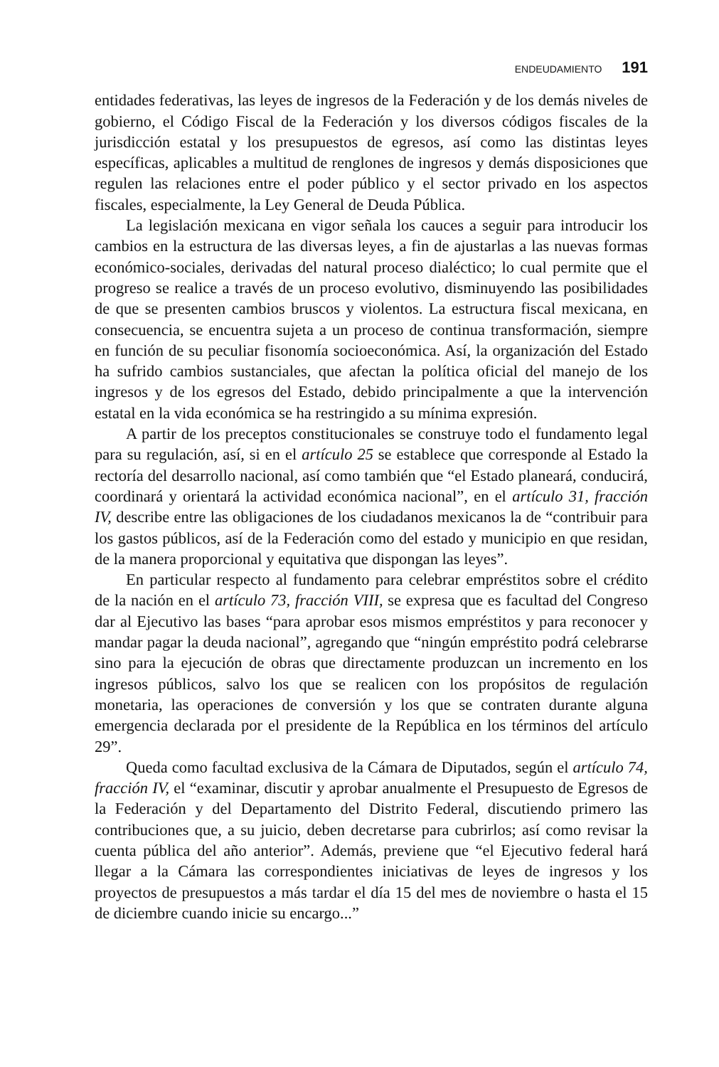ENDEUDAMIENTO 191
entidades federativas, las leyes de ingresos de la Federación y de los demás niveles de gobierno, el Código Fiscal de la Federación y los diversos códigos fiscales de la jurisdicción estatal y los presupuestos de egresos, así como las distintas leyes específicas, aplicables a multitud de renglones de ingresos y demás disposiciones que regulen las relaciones entre el poder público y el sector privado en los aspectos fiscales, especialmente, la Ley General de Deuda Pública.
La legislación mexicana en vigor señala los cauces a seguir para introducir los cambios en la estructura de las diversas leyes, a fin de ajustarlas a las nuevas formas económico-sociales, derivadas del natural proceso dialéctico; lo cual permite que el progreso se realice a través de un proceso evolutivo, disminuyendo las posibilidades de que se presenten cambios bruscos y violentos. La estructura fiscal mexicana, en consecuencia, se encuentra sujeta a un proceso de continua transformación, siempre en función de su peculiar fisonomía socioeconómica. Así, la organización del Estado ha sufrido cambios sustanciales, que afectan la política oficial del manejo de los ingresos y de los egresos del Estado, debido principalmente a que la intervención estatal en la vida económica se ha restringido a su mínima expresión.
A partir de los preceptos constitucionales se construye todo el fundamento legal para su regulación, así, si en el artículo 25 se establece que corresponde al Estado la rectoría del desarrollo nacional, así como también que “el Estado planeará, conducirá, coordinará y orientará la actividad económica nacional”, en el artículo 31, fracción IV, describe entre las obligaciones de los ciudadanos mexicanos la de “contribuir para los gastos públicos, así de la Federación como del estado y municipio en que residan, de la manera proporcional y equitativa que dispongan las leyes”.
En particular respecto al fundamento para celebrar empréstitos sobre el crédito de la nación en el artículo 73, fracción VIII, se expresa que es facultad del Congreso dar al Ejecutivo las bases “para aprobar esos mismos empréstitos y para reconocer y mandar pagar la deuda nacional”, agregando que “ningún empréstito podrá celebrarse sino para la ejecución de obras que directamente produzcan un incremento en los ingresos públicos, salvo los que se realicen con los propósitos de regulación monetaria, las operaciones de conversión y los que se contraten durante alguna emergencia declarada por el presidente de la República en los términos del artículo 29”.
Queda como facultad exclusiva de la Cámara de Diputados, según el artículo 74, fracción IV, el “examinar, discutir y aprobar anualmente el Presupuesto de Egresos de la Federación y del Departamento del Distrito Federal, discutiendo primero las contribuciones que, a su juicio, deben decretarse para cubrirlos; así como revisar la cuenta pública del año anterior”. Además, previene que “el Ejecutivo federal hará llegar a la Cámara las correspondientes iniciativas de leyes de ingresos y los proyectos de presupuestos a más tardar el día 15 del mes de noviembre o hasta el 15 de diciembre cuando inicie su encargo...”